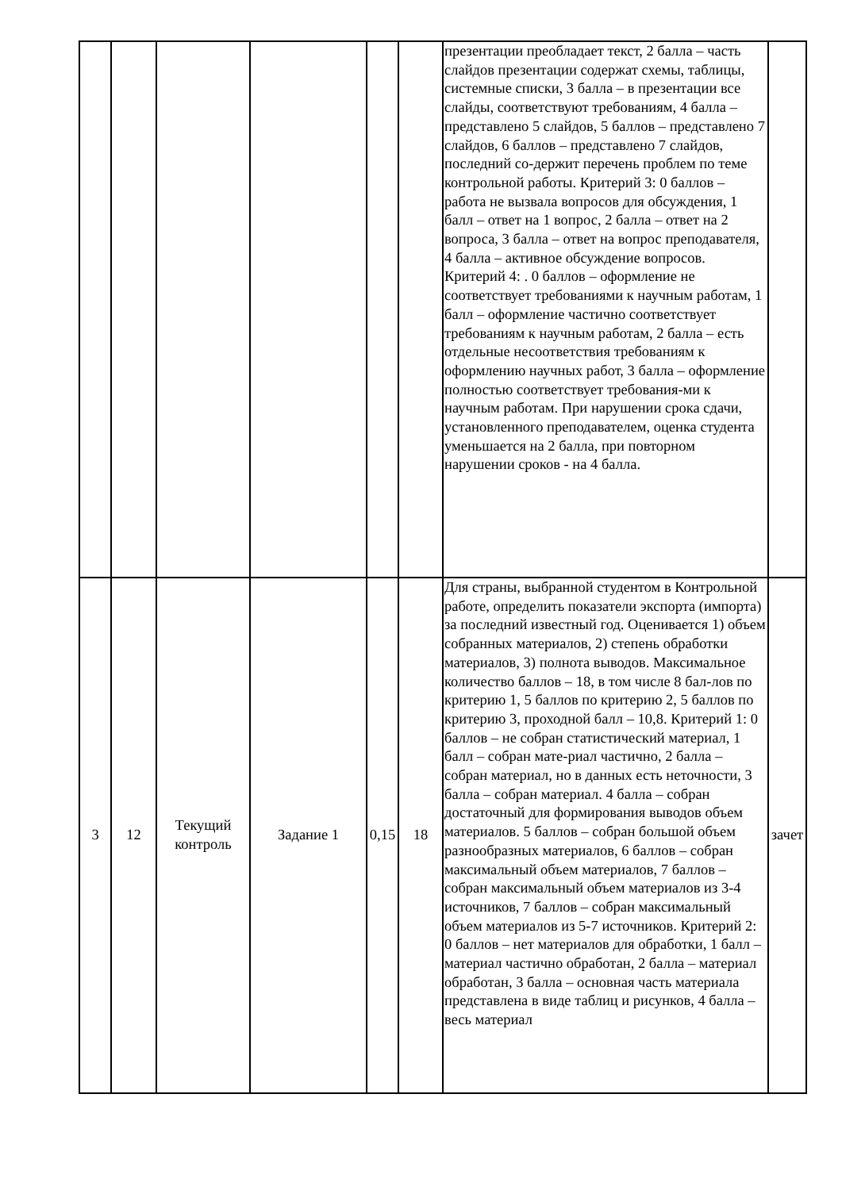| | | | | | | презентации преобладает текст, 2 балла – часть слайдов презентации содержат схемы, таблицы, системные списки, 3 балла – в презентации все слайды, соответствуют требованиям, 4 балла – представлено 5 слайдов, 5 баллов – представлено 7 слайдов, 6 баллов – представлено 7 слайдов, последний со-держит перечень проблем по теме контрольной работы. Критерий 3: 0 баллов – работа не вызвала вопросов для обсуждения, 1 балл – ответ на 1 вопрос, 2 балла – ответ на 2 вопроса, 3 балла – ответ на вопрос преподавателя, 4 балла – активное обсуждение вопросов. Критерий 4: . 0 баллов – оформление не соответствует требованиями к научным работам, 1 балл – оформление частично соответствует требованиям к научным работам, 2 балла – есть отдельные несоответствия требованиям к оформлению научных работ, 3 балла – оформление полностью соответствует требования-ми к научным работам. При нарушении срока сдачи, установленного преподавателем, оценка студента уменьшается на 2 балла, при повторном нарушении сроков - на 4 балла. | |
| 3 | 12 | Текущий контроль | Задание 1 | 0,15 | 18 | Для страны, выбранной студентом в Контрольной работе, определить показатели экспорта (импорта) за последний известный год. Оценивается 1) объем собранных материалов, 2) степень обработки материалов, 3) полнота выводов. Максимальное количество баллов – 18, в том числе 8 бал-лов по критерию 1, 5 баллов по критерию 2, 5 баллов по критерию 3, проходной балл – 10,8. Критерий 1: 0 баллов – не собран статистический материал, 1 балл – собран мате-риал частично, 2 балла – собран материал, но в данных есть неточности, 3 балла – собран материал. 4 балла – собран достаточный для формирования выводов объем материалов. 5 баллов – собран большой объем разнообразных материалов, 6 баллов – собран максимальный объем материалов, 7 баллов – собран максимальный объем материалов из 3-4 источников, 7 баллов – собран максимальный объем материалов из 5-7 источников. Критерий 2: 0 баллов – нет материалов для обработки, 1 балл – материал частично обработан, 2 балла – материал обработан, 3 балла – основная часть материала представлена в виде таблиц и рисунков, 4 балла – весь материал | зачет |